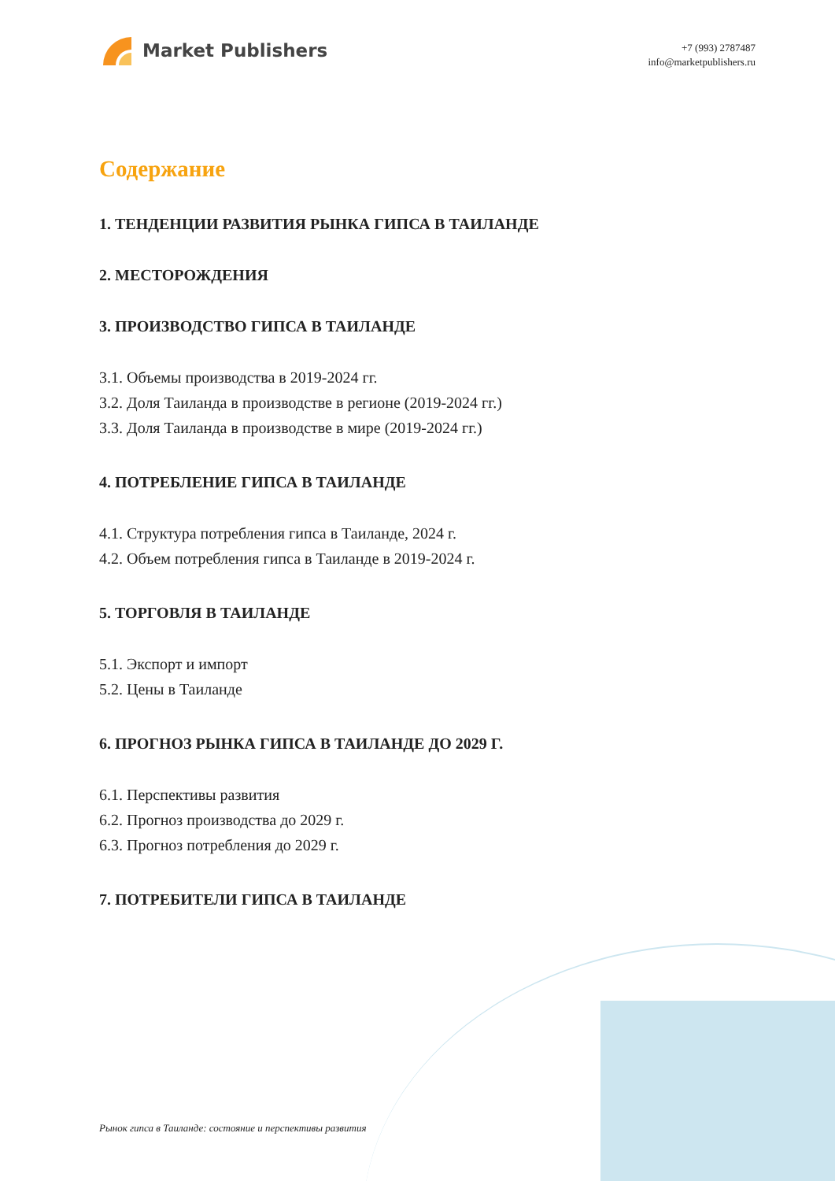Market Publishers
+7 (993) 2787487
info@marketpublishers.ru
Содержание
1. ТЕНДЕНЦИИ РАЗВИТИЯ РЫНКА ГИПСА В ТАИЛАНДЕ
2. МЕСТОРОЖДЕНИЯ
3. ПРОИЗВОДСТВО ГИПСА В ТАИЛАНДЕ
3.1. Объемы производства в 2019-2024 гг.
3.2. Доля Таиланда в производстве в регионе (2019-2024 гг.)
3.3. Доля Таиланда в производстве в мире (2019-2024 гг.)
4. ПОТРЕБЛЕНИЕ ГИПСА В ТАИЛАНДЕ
4.1. Структура потребления гипса в Таиланде, 2024 г.
4.2. Объем потребления гипса в Таиланде в 2019-2024 г.
5. ТОРГОВЛЯ В ТАИЛАНДЕ
5.1. Экспорт и импорт
5.2. Цены в Таиланде
6. ПРОГНОЗ РЫНКА ГИПСА В ТАИЛАНДЕ ДО 2029 Г.
6.1. Перспективы развития
6.2. Прогноз производства до 2029 г.
6.3. Прогноз потребления до 2029 г.
7. ПОТРЕБИТЕЛИ ГИПСА В ТАИЛАНДЕ
Рынок гипса в Таиланде: состояние и перспективы развития